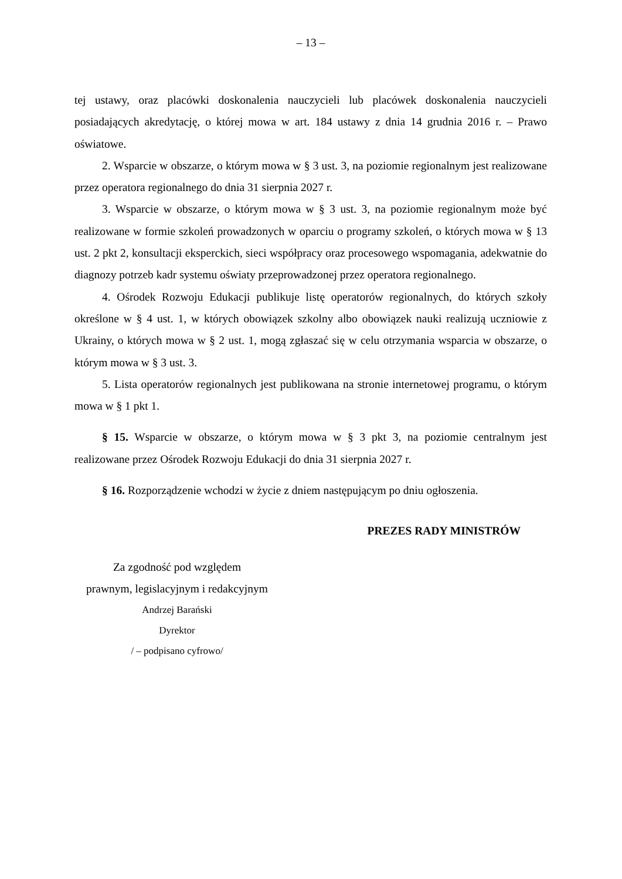– 13 –
tej ustawy, oraz placówki doskonalenia nauczycieli lub placówek doskonalenia nauczycieli posiadających akredytację, o której mowa w art. 184 ustawy z dnia 14 grudnia 2016 r. – Prawo oświatowe.
2. Wsparcie w obszarze, o którym mowa w § 3 ust. 3, na poziomie regionalnym jest realizowane przez operatora regionalnego do dnia 31 sierpnia 2027 r.
3. Wsparcie w obszarze, o którym mowa w § 3 ust. 3, na poziomie regionalnym może być realizowane w formie szkoleń prowadzonych w oparciu o programy szkoleń, o których mowa w § 13 ust. 2 pkt 2, konsultacji eksperckich, sieci współpracy oraz procesowego wspomagania, adekwatnie do diagnozy potrzeb kadr systemu oświaty przeprowadzonej przez operatora regionalnego.
4. Ośrodek Rozwoju Edukacji publikuje listę operatorów regionalnych, do których szkoły określone w § 4 ust. 1, w których obowiązek szkolny albo obowiązek nauki realizują uczniowie z Ukrainy, o których mowa w § 2 ust. 1, mogą zgłaszać się w celu otrzymania wsparcia w obszarze, o którym mowa w § 3 ust. 3.
5. Lista operatorów regionalnych jest publikowana na stronie internetowej programu, o którym mowa w § 1 pkt 1.
§ 15. Wsparcie w obszarze, o którym mowa w § 3 pkt 3, na poziomie centralnym jest realizowane przez Ośrodek Rozwoju Edukacji do dnia 31 sierpnia 2027 r.
§ 16. Rozporządzenie wchodzi w życie z dniem następującym po dniu ogłoszenia.
PREZES RADY MINISTRÓW
Za zgodność pod względem
prawnym, legislacyjnym i redakcyjnym
Andrzej Barański
Dyrektor
/ – podpisano cyfrowo/